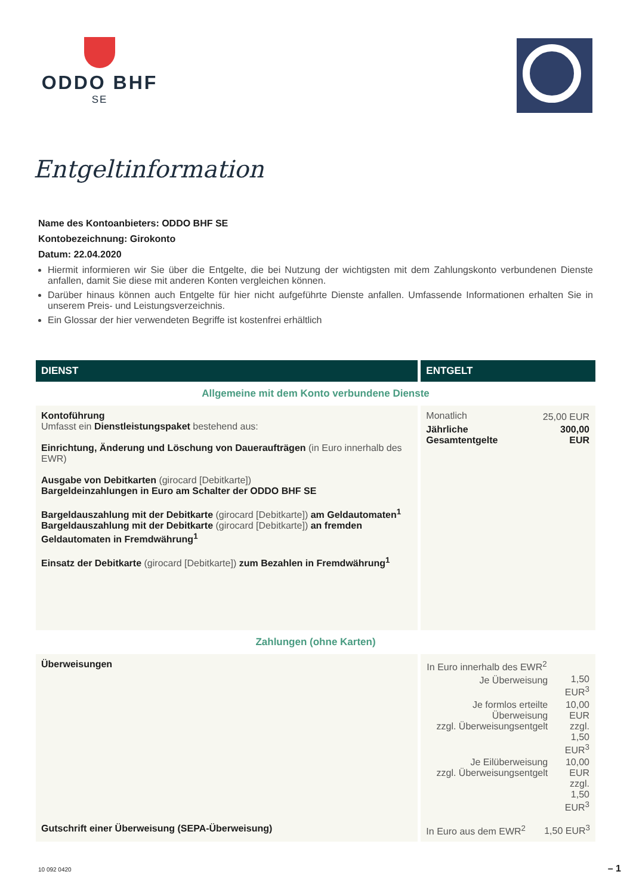ODDO BHF
SE
Entgeltinformation
Name des Kontoanbieters: ODDO BHF SE
Kontobezeichnung: Girokonto
Datum: 22.04.2020
Hiermit informieren wir Sie über die Entgelte, die bei Nutzung der wichtigsten mit dem Zahlungskonto verbundenen Dienste anfallen, damit Sie diese mit anderen Konten vergleichen können.
Darüber hinaus können auch Entgelte für hier nicht aufgeführte Dienste anfallen. Umfassende Informationen erhalten Sie in unserem Preis- und Leistungsverzeichnis.
Ein Glossar der hier verwendeten Begriffe ist kostenfrei erhältlich
| DIENST | ENTGELT |
| --- | --- |
| Allgemeine mit dem Konto verbundene Dienste | |
| Kontoführung Umfasst ein Dienstleistungspaket bestehend aus: Einrichtung, Änderung und Löschung von Daueraufträgen (in Euro innerhalb des EWR) Ausgabe von Debitkarten (girocard [Debitkarte]) Bargeldeinzahlungen in Euro am Schalter der ODDO BHF SE Bargeldauszahlung mit der Debitkarte (girocard [Debitkarte]) am Geldautomaten<sup>1</sup> Bargeldauszahlung mit der Debitkarte (girocard [Debitkarte]) an fremden Geldautomaten in Fremdwährung<sup>1</sup> Einsatz der Debitkarte (girocard [Debitkarte]) zum Bezahlen in Fremdwährung<sup>1</sup> | / Monatlich / 25,00 EUR / / Jährliche Gesamtentgelte / 300,00 EUR / |
| Zahlungen (ohne Karten) | |
| Überweisungen | / In Euro innerhalb des EWR<sup>2</sup> / / / Je Überweisung / 1,50 EUR<sup>3</sup> / / Je formlos erteilte Überweisung zzgl. Überweisungsentgelt / 10,00 EUR zzgl. 1,50 EUR<sup>3</sup> / / Je Eilüberweisung zzgl. Überweisungsentgelt / 10,00 EUR zzgl. 1,50 EUR<sup>3</sup> / |
| Gutschrift einer Überweisung (SEPA-Überweisung) | In Euro aus dem EWR<sup>2</sup> 1,50 EUR<sup>3</sup> |
10 092 0420 – 1